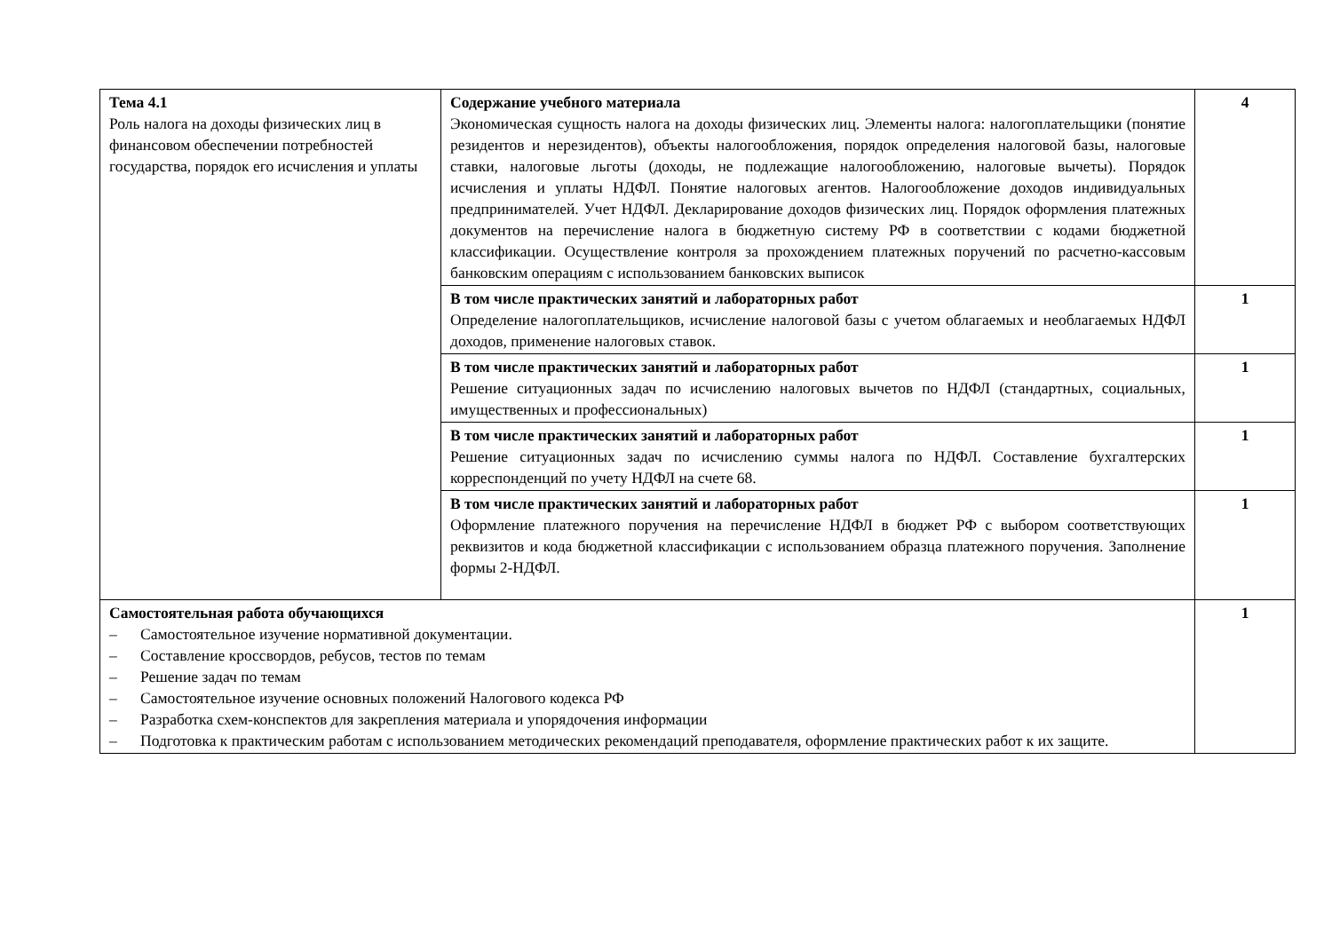| Тема 4.1 Роль налога на доходы физических лиц в финансовом обеспечении потребностей государства, порядок его исчисления и уплаты | Содержание учебного материала Экономическая сущность налога на доходы физических лиц. Элементы налога: налогоплательщики (понятие резидентов и нерезидентов), объекты налогообложения, порядок определения налоговой базы, налоговые ставки, налоговые льготы (доходы, не подлежащие налогообложению, налоговые вычеты). Порядок исчисления и уплаты НДФЛ. Понятие налоговых агентов. Налогообложение доходов индивидуальных предпринимателей. Учет НДФЛ. Декларирование доходов физических лиц. Порядок оформления платежных документов на перечисление налога в бюджетную систему РФ в соответствии с кодами бюджетной классификации. Осуществление контроля за прохождением платежных поручений по расчетно-кассовым банковским операциям с использованием банковских выписок | 4 |
| | В том числе практических занятий и лабораторных работ Определение налогоплательщиков, исчисление налоговой базы с учетом облагаемых и необлагаемых НДФЛ доходов, применение налоговых ставок. | 1 |
| | В том числе практических занятий и лабораторных работ Решение ситуационных задач по исчислению налоговых вычетов по НДФЛ (стандартных, социальных, имущественных и профессиональных) | 1 |
| | В том числе практических занятий и лабораторных работ Решение ситуационных задач по исчислению суммы налога по НДФЛ. Составление бухгалтерских корреспонденций по учету НДФЛ на счете 68. | 1 |
| | В том числе практических занятий и лабораторных работ Оформление платежного поручения на перечисление НДФЛ в бюджет РФ с выбором соответствующих реквизитов и кода бюджетной классификации с использованием образца платежного поручения. Заполнение формы 2-НДФЛ. | 1 |
| Самостоятельная работа обучающихся – Самостоятельное изучение нормативной документации. – Составление кроссвордов, ребусов, тестов по темам – Решение задач по темам – Самостоятельное изучение основных положений Налогового кодекса РФ – Разработка схем-конспектов для закрепления материала и упорядочения информации – Подготовка к практическим работам с использованием методических рекомендаций преподавателя, оформление практических работ к их защите. | | 1 |